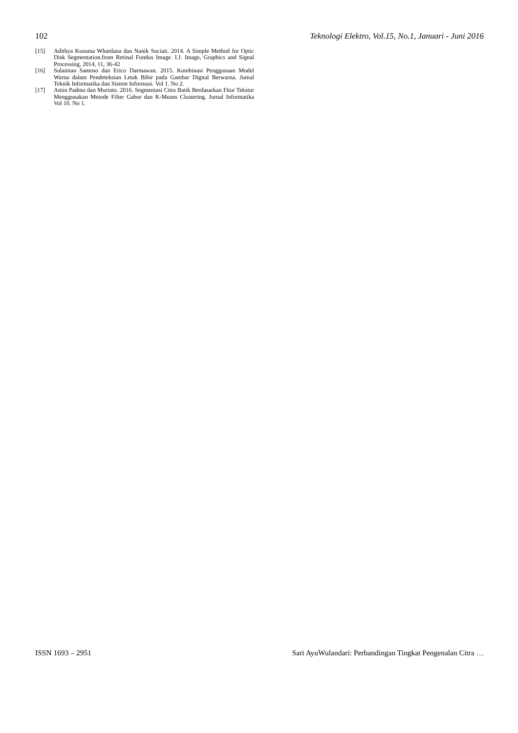102 Teknologi Elektro, Vol.15, No.1, Januari - Juni 2016
[15] Adithya Kusuma Whardana dan Nanik Suciati. 2014. A Simple Method for Optic Disk Segmentation.from Retinal Fundus Image. I.J. Image, Graphics and Signal Processing, 2014, 11, 36-42
[16] Sulaiman Santoso dan Erico Darmawan. 2015. Kombinasi Penggunaan Model Warna dalam Pendeteksian Letak Bibir pada Gambar Digital Berwarna. Jurnal Teknik Informatika dan Sistem Informasi. Vol 1. No 2.
[17] Amin Padmo dan Murinto. 2016. Segmentasi Citra Batik Berdasarkan Fitur Tekstur Menggunakan Metode Filter Gabor dan K-Means Clustering. Jurnal Informatika Vol 10. No 1.
ISSN 1693 – 2951 Sari AyuWulandari: Perbandingan Tingkat Pengenalan Citra …